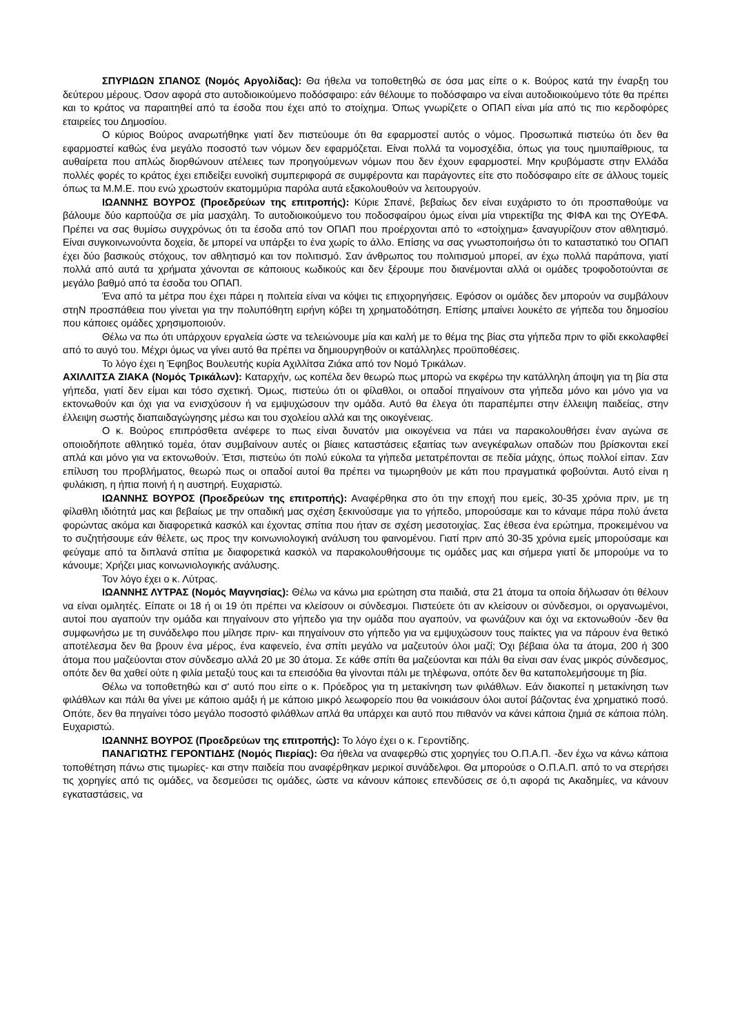ΣΠΥΡΙΔΩΝ ΣΠΑΝΟΣ (Νομός Αργολίδας): Θα ήθελα να τοποθετηθώ σε όσα μας είπε ο κ. Βούρος κατά την έναρξη του δεύτερου μέρους. Όσον αφορά στο αυτοδιοικούμενο ποδόσφαιρο: εάν θέλουμε το ποδόσφαιρο να είναι αυτοδιοικούμενο τότε θα πρέπει και το κράτος να παραιτηθεί από τα έσοδα που έχει από το στοίχημα. Όπως γνωρίζετε ο ΟΠΑΠ είναι μία από τις πιο κερδοφόρες εταιρείες του Δημοσίου.
Ο κύριος Βούρος αναρωτήθηκε γιατί δεν πιστεύουμε ότι θα εφαρμοστεί αυτός ο νόμος. Προσωπικά πιστεύω ότι δεν θα εφαρμοστεί καθώς ένα μεγάλο ποσοστό των νόμων δεν εφαρμόζεται. Είναι πολλά τα νομοσχέδια, όπως για τους ημιυπαίθριους, τα αυθαίρετα που απλώς διορθώνουν ατέλειες των προηγούμενων νόμων που δεν έχουν εφαρμοστεί. Μην κρυβόμαστε στην Ελλάδα πολλές φορές το κράτος έχει επιδείξει ευνοϊκή συμπεριφορά σε συμφέροντα και παράγοντες είτε στο ποδόσφαιρο είτε σε άλλους τομείς όπως τα Μ.Μ.Ε. που ενώ χρωστούν εκατομμύρια παρόλα αυτά εξακολουθούν να λειτουργούν.
ΙΩΑΝΝΗΣ ΒΟΥΡΟΣ (Προεδρεύων της επιτροπής): Κύριε Σπανέ, βεβαίως δεν είναι ευχάριστο το ότι προσπαθούμε να βάλουμε δύο καρπούζια σε μία μασχάλη. Το αυτοδιοικούμενο του ποδοσφαίρου όμως είναι μία ντιρεκτίβα της ΦΙΦΑ και της ΟΥΕΦΑ. Πρέπει να σας θυμίσω συγχρόνως ότι τα έσοδα από τον ΟΠΑΠ που προέρχονται από το «στοίχημα» ξαναγυρίζουν στον αθλητισμό. Είναι συγκοινωνούντα δοχεία, δε μπορεί να υπάρξει το ένα χωρίς το άλλο. Επίσης να σας γνωστοποιήσω ότι το καταστατικό του ΟΠΑΠ έχει δύο βασικούς στόχους, τον αθλητισμό και τον πολιτισμό. Σαν άνθρωπος του πολιτισμού μπορεί, αν έχω πολλά παράπονα, γιατί πολλά από αυτά τα χρήματα χάνονται σε κάποιους κωδικούς και δεν ξέρουμε που διανέμονται αλλά οι ομάδες τροφοδοτούνται σε μεγάλο βαθμό από τα έσοδα του ΟΠΑΠ.
Ένα από τα μέτρα που έχει πάρει η πολιτεία είναι να κόψει τις επιχορηγήσεις. Εφόσον οι ομάδες δεν μπορούν να συμβάλουν στηΝ προσπάθεια που γίνεται για την πολυπόθητη ειρήνη κόβει τη χρηματοδότηση. Επίσης μπαίνει λουκέτο σε γήπεδα του δημοσίου που κάποιες ομάδες χρησιμοποιούν.
Θέλω να πω ότι υπάρχουν εργαλεία ώστε να τελειώνουμε μία και καλή με το θέμα της βίας στα γήπεδα πριν το φίδι εκκολαφθεί από το αυγό του. Μέχρι όμως να γίνει αυτό θα πρέπει να δημιουργηθούν οι κατάλληλες προϋποθέσεις.
Το λόγο έχει η Έφηβος Βουλευτής κυρία Αχιλλίτσα Ζιάκα από τον Νομό Τρικάλων.
ΑΧΙΛΛΙΤΣΑ ΖΙΑΚΑ (Νομός Τρικάλων): Καταρχήν, ως κοπέλα δεν θεωρώ πως μπορώ να εκφέρω την κατάλληλη άποψη για τη βία στα γήπεδα, γιατί δεν είμαι και τόσο σχετική. Όμως, πιστεύω ότι οι φίλαθλοι, οι οπαδοί πηγαίνουν στα γήπεδα μόνο και μόνο για να εκτονωθούν και όχι για να ενισχύσουν ή να εμψυχώσουν την ομάδα. Αυτό θα έλεγα ότι παραπέμπει στην έλλειψη παιδείας, στην έλλειψη σωστής διαπαιδαγώγησης μέσω και του σχολείου αλλά και της οικογένειας.
Ο κ. Βούρος επιπρόσθετα ανέφερε το πως είναι δυνατόν μια οικογένεια να πάει να παρακολουθήσει έναν αγώνα σε οποιοδήποτε αθλητικό τομέα, όταν συμβαίνουν αυτές οι βίαιες καταστάσεις εξαιτίας των ανεγκέφαλων οπαδών που βρίσκονται εκεί απλά και μόνο για να εκτονωθούν. Έτσι, πιστεύω ότι πολύ εύκολα τα γήπεδα μετατρέπονται σε πεδία μάχης, όπως πολλοί είπαν. Σαν επίλυση του προβλήματος, θεωρώ πως οι οπαδοί αυτοί θα πρέπει να τιμωρηθούν με κάτι που πραγματικά φοβούνται. Αυτό είναι η φυλάκιση, η ήπια ποινή ή η αυστηρή. Ευχαριστώ.
ΙΩΑΝΝΗΣ ΒΟΥΡΟΣ (Προεδρεύων της επιτροπής): Αναφέρθηκα στο ότι την εποχή που εμείς, 30-35 χρόνια πριν, με τη φίλαθλη ιδιότητά μας και βεβαίως με την οπαδική μας σχέση ξεκινούσαμε για το γήπεδο, μπορούσαμε και το κάναμε πάρα πολύ άνετα φορώντας ακόμα και διαφορετικά κασκόλ και έχοντας σπίτια που ήταν σε σχέση μεσοτοιχίας. Σας έθεσα ένα ερώτημα, προκειμένου να το συζητήσουμε εάν θέλετε, ως προς την κοινωνιολογική ανάλυση του φαινομένου. Γιατί πριν από 30-35 χρόνια εμείς μπορούσαμε και φεύγαμε από τα διπλανά σπίτια με διαφορετικά κασκόλ να παρακολουθήσουμε τις ομάδες μας και σήμερα γιατί δε μπορούμε να το κάνουμε; Χρήζει μιας κοινωνιολογικής ανάλυσης.
Τον λόγο έχει ο κ. Λύτρας.
ΙΩΑΝΝΗΣ ΛΥΤΡΑΣ (Νομός Μαγνησίας): Θέλω να κάνω μια ερώτηση στα παιδιά, στα 21 άτομα τα οποία δήλωσαν ότι θέλουν να είναι ομιλητές. Είπατε οι 18 ή οι 19 ότι πρέπει να κλείσουν οι σύνδεσμοι. Πιστεύετε ότι αν κλείσουν οι σύνδεσμοι, οι οργανωμένοι, αυτοί που αγαπούν την ομάδα και πηγαίνουν στο γήπεδο για την ομάδα που αγαπούν, να φωνάζουν και όχι να εκτονωθούν -δεν θα συμφωνήσω με τη συνάδελφο που μίλησε πριν- και πηγαίνουν στο γήπεδο για να εμψυχώσουν τους παίκτες για να πάρουν ένα θετικό αποτέλεσμα δεν θα βρουν ένα μέρος, ένα καφενείο, ένα σπίτι μεγάλο να μαζευτούν όλοι μαζί; Όχι βέβαια όλα τα άτομα, 200 ή 300 άτομα που μαζεύονται στον σύνδεσμο αλλά 20 με 30 άτομα. Σε κάθε σπίτι θα μαζεύονται και πάλι θα είναι σαν ένας μικρός σύνδεσμος, οπότε δεν θα χαθεί ούτε η φιλία μεταξύ τους και τα επεισόδια θα γίνονται πάλι με τηλέφωνα, οπότε δεν θα καταπολεμήσουμε τη βία.
Θέλω να τοποθετηθώ και σ' αυτό που είπε ο κ. Πρόεδρος για τη μετακίνηση των φιλάθλων. Εάν διακοπεί η μετακίνηση των φιλάθλων και πάλι θα γίνει με κάποιο αμάξι ή με κάποιο μικρό λεωφορείο που θα νοικιάσουν όλοι αυτοί βάζοντας ένα χρηματικό ποσό. Οπότε, δεν θα πηγαίνει τόσο μεγάλο ποσοστό φιλάθλων απλά θα υπάρχει και αυτό που πιθανόν να κάνει κάποια ζημιά σε κάποια πόλη. Ευχαριστώ.
ΙΩΑΝΝΗΣ ΒΟΥΡΟΣ (Προεδρεύων της επιτροπής): Το λόγο έχει ο κ. Γεροντίδης.
ΠΑΝΑΓΙΩΤΗΣ ΓΕΡΟΝΤΙΔΗΣ (Νομός Πιερίας): Θα ήθελα να αναφερθώ στις χορηγίες του Ο.Π.Α.Π. -δεν έχω να κάνω κάποια τοποθέτηση πάνω στις τιμωρίες- και στην παιδεία που αναφέρθηκαν μερικοί συνάδελφοι. Θα μπορούσε ο Ο.Π.Α.Π. από το να στερήσει τις χορηγίες από τις ομάδες, να δεσμεύσει τις ομάδες, ώστε να κάνουν κάποιες επενδύσεις σε ό,τι αφορά τις Ακαδημίες, να κάνουν εγκαταστάσεις, να